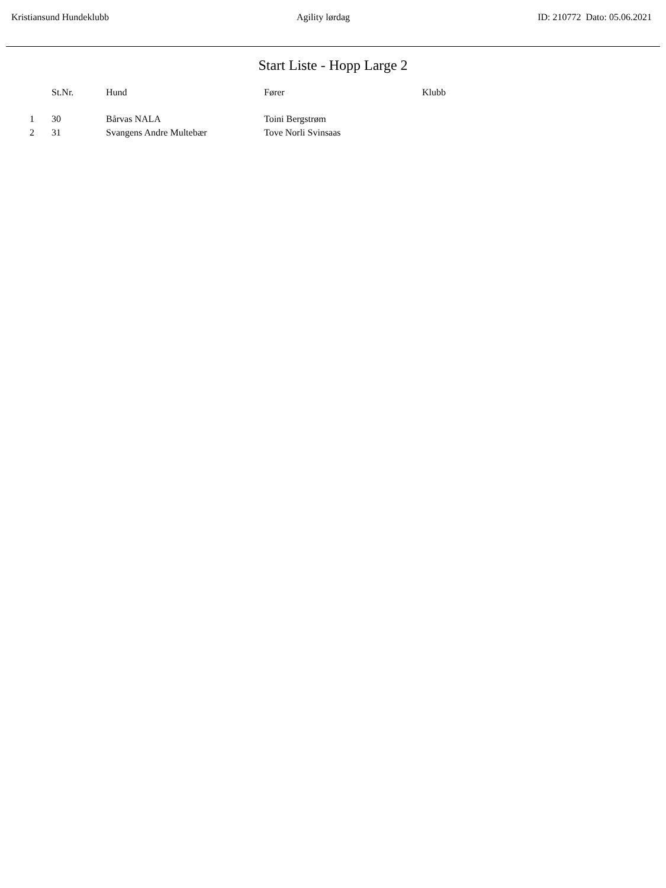Kristiansund Hundeklubb Agility lørdag ID: 210772 Dato: 05.06.2021
Start Liste - Hopp Large 2
| | St.Nr. | Hund | Fører | Klubb |
| --- | --- | --- | --- | --- |
| 1 | 30 | Bårvas NALA | Toini Bergstrøm | |
| 2 | 31 | Svangens Andre Multebær | Tove Norli Svinsaas | |